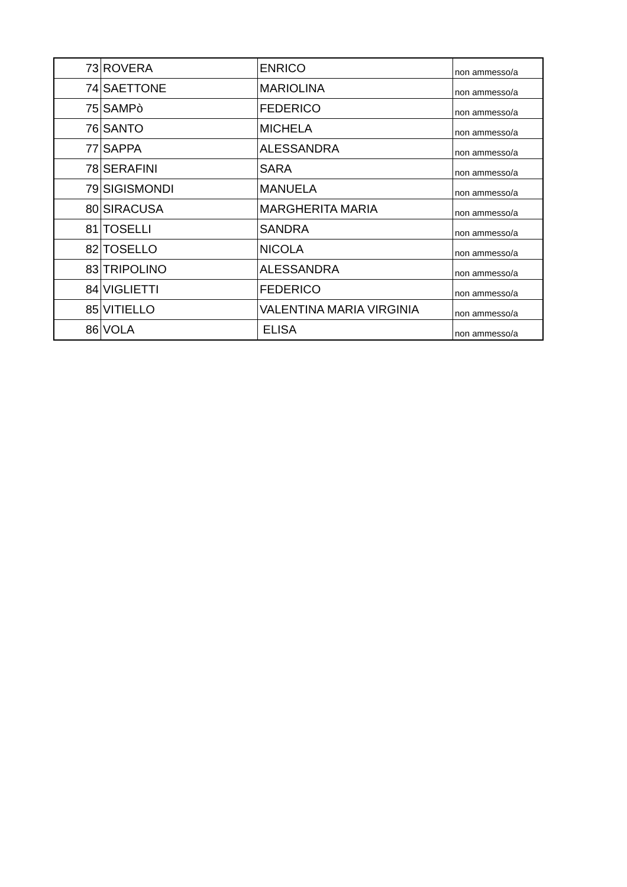| 73 | ROVERA | ENRICO | non ammesso/a |
| 74 | SAETTONE | MARIOLINA | non ammesso/a |
| 75 | SAMPò | FEDERICO | non ammesso/a |
| 76 | SANTO | MICHELA | non ammesso/a |
| 77 | SAPPA | ALESSANDRA | non ammesso/a |
| 78 | SERAFINI | SARA | non ammesso/a |
| 79 | SIGISMONDI | MANUELA | non ammesso/a |
| 80 | SIRACUSA | MARGHERITA MARIA | non ammesso/a |
| 81 | TOSELLI | SANDRA | non ammesso/a |
| 82 | TOSELLO | NICOLA | non ammesso/a |
| 83 | TRIPOLINO | ALESSANDRA | non ammesso/a |
| 84 | VIGLIETTI | FEDERICO | non ammesso/a |
| 85 | VITIELLO | VALENTINA MARIA VIRGINIA | non ammesso/a |
| 86 | VOLA | ELISA | non ammesso/a |